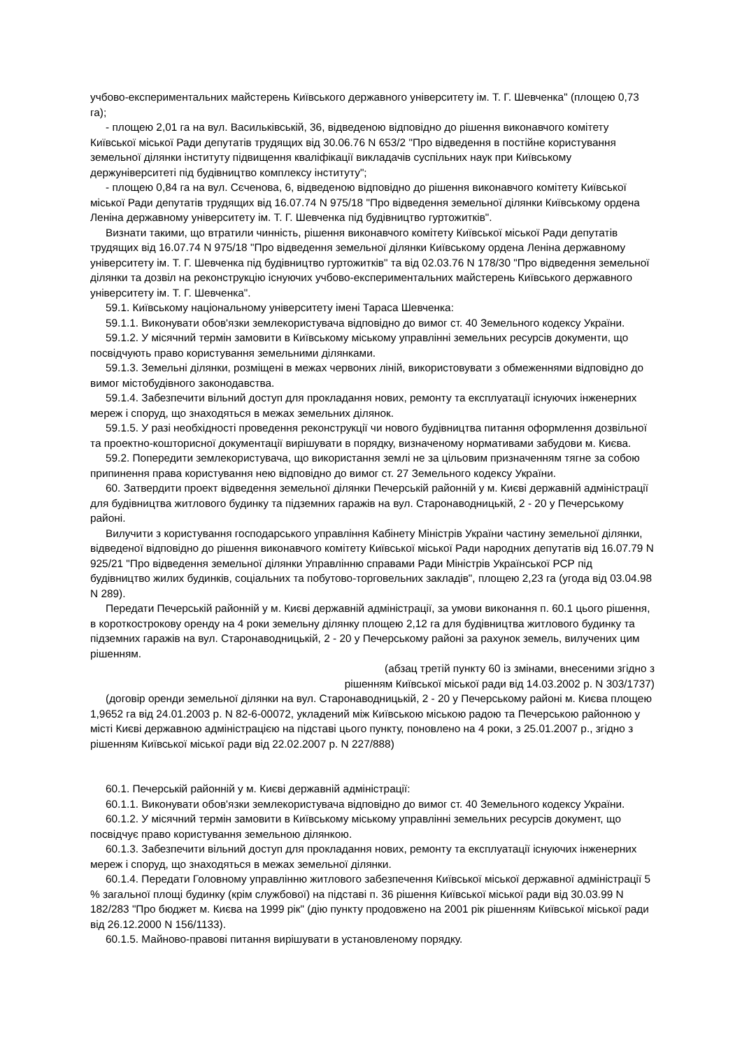учбово-експериментальних майстерень Київського державного університету ім. Т. Г. Шевченка" (площею 0,73 га);
- площею 2,01 га на вул. Васильківській, 36, відведеною відповідно до рішення виконавчого комітету Київської міської Ради депутатів трудящих від 30.06.76 N 653/2 "Про відведення в постійне користування земельної ділянки інституту підвищення кваліфікації викладачів суспільних наук при Київському держуніверситеті під будівництво комплексу інституту";
- площею 0,84 га на вул. Сєченова, 6, відведеною відповідно до рішення виконавчого комітету Київської міської Ради депутатів трудящих від 16.07.74 N 975/18 "Про відведення земельної ділянки Київському ордена Леніна державному університету ім. Т. Г. Шевченка під будівництво гуртожитків".
Визнати такими, що втратили чинність, рішення виконавчого комітету Київської міської Ради депутатів трудящих від 16.07.74 N 975/18 "Про відведення земельної ділянки Київському ордена Леніна державному університету ім. Т. Г. Шевченка під будівництво гуртожитків" та від 02.03.76 N 178/30 "Про відведення земельної ділянки та дозвіл на реконструкцію існуючих учбово-експериментальних майстерень Київського державного університету ім. Т. Г. Шевченка".
59.1. Київському національному університету імені Тараса Шевченка:
59.1.1. Виконувати обов'язки землекористувача відповідно до вимог ст. 40 Земельного кодексу України.
59.1.2. У місячний термін замовити в Київському міському управлінні земельних ресурсів документи, що посвідчують право користування земельними ділянками.
59.1.3. Земельні ділянки, розміщені в межах червоних ліній, використовувати з обмеженнями відповідно до вимог містобудівного законодавства.
59.1.4. Забезпечити вільний доступ для прокладання нових, ремонту та експлуатації існуючих інженерних мереж і споруд, що знаходяться в межах земельних ділянок.
59.1.5. У разі необхідності проведення реконструкції чи нового будівництва питання оформлення дозвільної та проектно-кошторисної документації вирішувати в порядку, визначеному нормативами забудови м. Києва.
59.2. Попередити землекористувача, що використання землі не за цільовим призначенням тягне за собою припинення права користування нею відповідно до вимог ст. 27 Земельного кодексу України.
60. Затвердити проект відведення земельної ділянки Печерській районній у м. Києві державній адміністрації для будівництва житлового будинку та підземних гаражів на вул. Старонаводницькій, 2 - 20 у Печерському районі.
Вилучити з користування господарського управління Кабінету Міністрів України частину земельної ділянки, відведеної відповідно до рішення виконавчого комітету Київської міської Ради народних депутатів від 16.07.79 N 925/21 "Про відведення земельної ділянки Управлінню справами Ради Міністрів Української РСР під будівництво жилих будинків, соціальних та побутово-торговельних закладів", площею 2,23 га (угода від 03.04.98 N 289).
Передати Печерській районній у м. Києві державній адміністрації, за умови виконання п. 60.1 цього рішення, в короткострокову оренду на 4 роки земельну ділянку площею 2,12 га для будівництва житлового будинку та підземних гаражів на вул. Старонаводницькій, 2 - 20 у Печерському районі за рахунок земель, вилучених цим рішенням.
(абзац третій пункту 60 із змінами, внесеними згідно з
рішенням Київської міської ради від 14.03.2002 р. N 303/1737)
(договір оренди земельної ділянки на вул. Старонаводницькій, 2 - 20 у Печерському районі м. Києва площею 1,9652 га від 24.01.2003 р. N 82-6-00072, укладений між Київською міською радою та Печерською районною у місті Києві державною адміністрацією на підставі цього пункту, поновлено на 4 роки, з 25.01.2007 р., згідно з рішенням Київської міської ради від 22.02.2007 р. N 227/888)
60.1. Печерській районній у м. Києві державній адміністрації:
60.1.1. Виконувати обов'язки землекористувача відповідно до вимог ст. 40 Земельного кодексу України.
60.1.2. У місячний термін замовити в Київському міському управлінні земельних ресурсів документ, що посвідчує право користування земельною ділянкою.
60.1.3. Забезпечити вільний доступ для прокладання нових, ремонту та експлуатації існуючих інженерних мереж і споруд, що знаходяться в межах земельної ділянки.
60.1.4. Передати Головному управлінню житлового забезпечення Київської міської державної адміністрації 5 % загальної площі будинку (крім службової) на підставі п. 36 рішення Київської міської ради від 30.03.99 N 182/283 "Про бюджет м. Києва на 1999 рік" (дію пункту продовжено на 2001 рік рішенням Київської міської ради від 26.12.2000 N 156/1133).
60.1.5. Майново-правові питання вирішувати в установленому порядку.